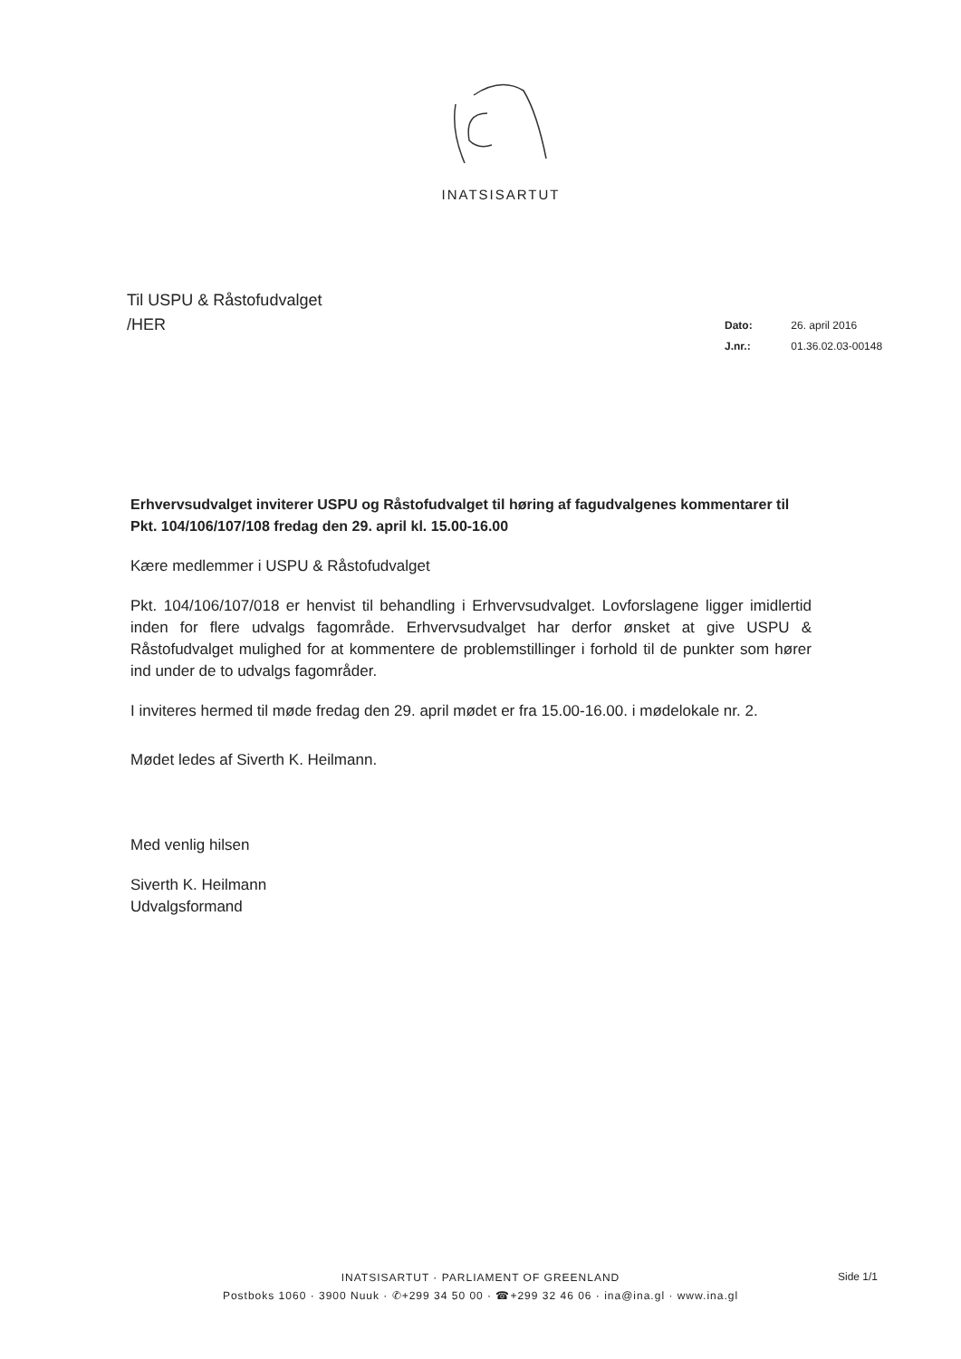INATSISARTUT
Til USPU & Råstofudvalget
/HER
Dato: 26. april 2016
J.nr.: 01.36.02.03-00148
Erhvervsudvalget inviterer USPU og Råstofudvalget til høring af fagudvalgenes kommentarer til Pkt. 104/106/107/108 fredag den 29. april kl. 15.00-16.00
Kære medlemmer i USPU & Råstofudvalget
Pkt. 104/106/107/018 er henvist til behandling i Erhvervsudvalget. Lovforslagene ligger imidlertid inden for flere udvalgs fagområde. Erhvervsudvalget har derfor ønsket at give USPU & Råstofudvalget mulighed for at kommentere de problemstillinger i forhold til de punkter som hører ind under de to udvalgs fagområder.
I inviteres hermed til møde fredag den 29. april mødet er fra 15.00-16.00. i mødelokale nr. 2.
Mødet ledes af Siverth K. Heilmann.
Med venlig hilsen
Siverth K. Heilmann
Udvalgsformand
INATSISARTUT · PARLIAMENT OF GREENLAND
Postboks 1060 · 3900 Nuuk · ✆+299 34 50 00 · ☎+299 32 46 06 · ina@ina.gl · www.ina.gl
Side 1/1